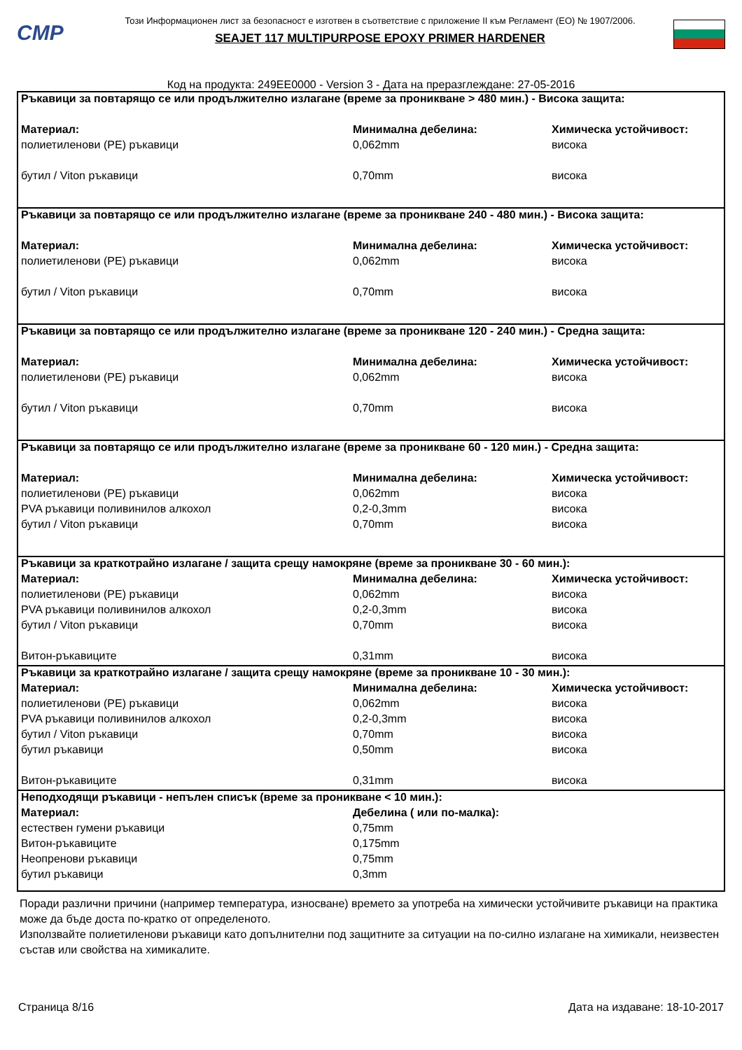CMP
Този Информационен лист за безопасност е изготвен в съответствие с приложение II към Регламент (ЕО) № 1907/2006.
SEAJET 117 MULTIPURPOSE EPOXY PRIMER HARDENER
Код на продукта: 249EE0000 - Version 3 - Дата на преразглеждане: 27-05-2016
| Ръкавици за повтарящо се или продължително излагане (време за проникване > 480 мин.) - Висока защита: | | |
| Материал: | Минимална дебелина: | Химическа устойчивост: |
| полиетиленови (PE) ръкавици | 0,062mm | висока |
| бутил / Viton ръкавици | 0,70mm | висока |
| Ръкавици за повтарящо се или продължително излагане (време за проникване 240 - 480 мин.) - Висока защита: | | |
| Материал: | Минимална дебелина: | Химическа устойчивост: |
| полиетиленови (PE) ръкавици | 0,062mm | висока |
| бутил / Viton ръкавици | 0,70mm | висока |
| Ръкавици за повтарящо се или продължително излагане (време за проникване 120 - 240 мин.) - Средна защита: | | |
| Материал: | Минимална дебелина: | Химическа устойчивост: |
| полиетиленови (PE) ръкавици | 0,062mm | висока |
| бутил / Viton ръкавици | 0,70mm | висока |
| Ръкавици за повтарящо се или продължително излагане (време за проникване 60 - 120 мин.) - Средна защита: | | |
| Материал: | Минимална дебелина: | Химическа устойчивост: |
| полиетиленови (PE) ръкавици | 0,062mm | висока |
| PVA ръкавици поливинилов алкохол | 0,2-0,3mm | висока |
| бутил / Viton ръкавици | 0,70mm | висока |
| Ръкавици за краткотрайно излагане / защита срещу намокряне (време за проникване 30 - 60 мин.): | | |
| Материал: | Минимална дебелина: | Химическа устойчивост: |
| полиетиленови (PE) ръкавици | 0,062mm | висока |
| PVA ръкавици поливинилов алкохол | 0,2-0,3mm | висока |
| бутил / Viton ръкавици | 0,70mm | висока |
| Витон-ръкавиците | 0,31mm | висока |
| Ръкавици за краткотрайно излагане / защита срещу намокряне (време за проникване 10 - 30 мин.): | | |
| Материал: | Минимална дебелина: | Химическа устойчивост: |
| полиетиленови (PE) ръкавици | 0,062mm | висока |
| PVA ръкавици поливинилов алкохол | 0,2-0,3mm | висока |
| бутил / Viton ръкавици | 0,70mm | висока |
| бутил ръкавици | 0,50mm | висока |
| Витон-ръкавиците | 0,31mm | висока |
| Неподходящи ръкавици - непълен списък (време за проникване < 10 мин.): | | |
| Материал: | Дебелина ( или по-малка): | |
| естествен гумени ръкавици | 0,75mm | |
| Витон-ръкавиците | 0,175mm | |
| Неопренови ръкавици | 0,75mm | |
| бутил ръкавици | 0,3mm | |
Поради различни причини (например температура, износване) времето за употреба на химически устойчивите ръкавици на практика може да бъде доста по-кратко от определеното.
Използвайте полиетиленови ръкавици като допълнителни под защитните за ситуации на по-силно излагане на химикали, неизвестен състав или свойства на химикалите.
Страница 8/16 Дата на издаване: 18-10-2017